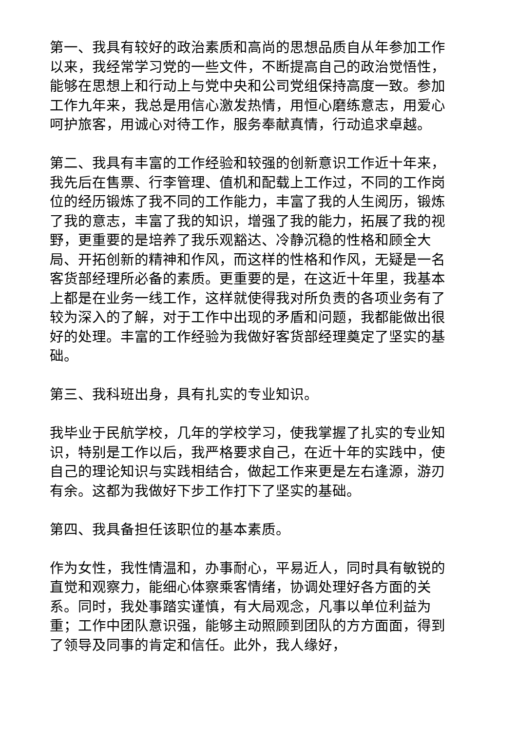第一、我具有较好的政治素质和高尚的思想品质自从年参加工作以来，我经常学习党的一些文件，不断提高自己的政治觉悟性，能够在思想上和行动上与党中央和公司党组保持高度一致。参加工作九年来，我总是用信心激发热情，用恒心磨练意志，用爱心呵护旅客，用诚心对待工作，服务奉献真情，行动追求卓越。
第二、我具有丰富的工作经验和较强的创新意识工作近十年来，我先后在售票、行李管理、值机和配载上工作过，不同的工作岗位的经历锻炼了我不同的工作能力，丰富了我的人生阅历，锻炼了我的意志，丰富了我的知识，增强了我的能力，拓展了我的视野，更重要的是培养了我乐观豁达、冷静沉稳的性格和顾全大局、开拓创新的精神和作风，而这样的性格和作风，无疑是一名客货部经理所必备的素质。更重要的是，在这近十年里，我基本上都是在业务一线工作，这样就使得我对所负责的各项业务有了较为深入的了解，对于工作中出现的矛盾和问题，我都能做出很好的处理。丰富的工作经验为我做好客货部经理奠定了坚实的基础。
第三、我科班出身，具有扎实的专业知识。
我毕业于民航学校，几年的学校学习，使我掌握了扎实的专业知识，特别是工作以后，我严格要求自己，在近十年的实践中，使自己的理论知识与实践相结合，做起工作来更是左右逢源，游刃有余。这都为我做好下步工作打下了坚实的基础。
第四、我具备担任该职位的基本素质。
作为女性，我性情温和，办事耐心，平易近人，同时具有敏锐的直觉和观察力，能细心体察乘客情绪，协调处理好各方面的关系。同时，我处事踏实谨慎，有大局观念，凡事以单位利益为重；工作中团队意识强，能够主动照顾到团队的方方面面，得到了领导及同事的肯定和信任。此外，我人缘好，